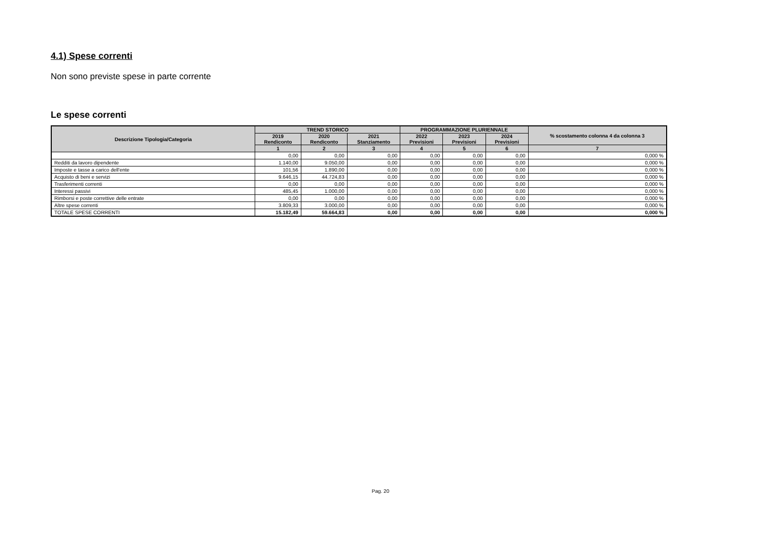4.1) Spese correnti
Non sono previste spese in parte corrente
Le spese correnti
| Descrizione Tipologia/Categoria | TREND STORICO | | | PROGRAMMAZIONE PLURIENNALE | | | % scostamento colonna 4 da colonna 3 |
| --- | --- | --- | --- | --- | --- | --- | --- |
| | 2019 Rendiconto | 2020 Rendiconto | 2021 Stanziamento | 2022 Previsioni | 2023 Previsioni | 2024 Previsioni | |
| | 1 | 2 | 3 | 4 | 5 | 6 | 7 |
| | 0,00 | 0,00 | 0,00 | 0,00 | 0,00 | 0,00 | 0,000 % |
| Redditi da lavoro dipendente | 1.140,00 | 9.050,00 | 0,00 | 0,00 | 0,00 | 0,00 | 0,000 % |
| Imposte e tasse a carico dell'ente | 101,56 | 1.890,00 | 0,00 | 0,00 | 0,00 | 0,00 | 0,000 % |
| Acquisto di beni e servizi | 9.646,15 | 44.724,83 | 0,00 | 0,00 | 0,00 | 0,00 | 0,000 % |
| Trasferimenti correnti | 0,00 | 0,00 | 0,00 | 0,00 | 0,00 | 0,00 | 0,000 % |
| Interessi passivi | 485,45 | 1.000,00 | 0,00 | 0,00 | 0,00 | 0,00 | 0,000 % |
| Rimborsi e poste correttive delle entrate | 0,00 | 0,00 | 0,00 | 0,00 | 0,00 | 0,00 | 0,000 % |
| Altre spese correnti | 3.809,33 | 3.000,00 | 0,00 | 0,00 | 0,00 | 0,00 | 0,000 % |
| TOTALE SPESE CORRENTI | 15.182,49 | 59.664,83 | 0,00 | 0,00 | 0,00 | 0,00 | 0,000 % |
Pag. 20